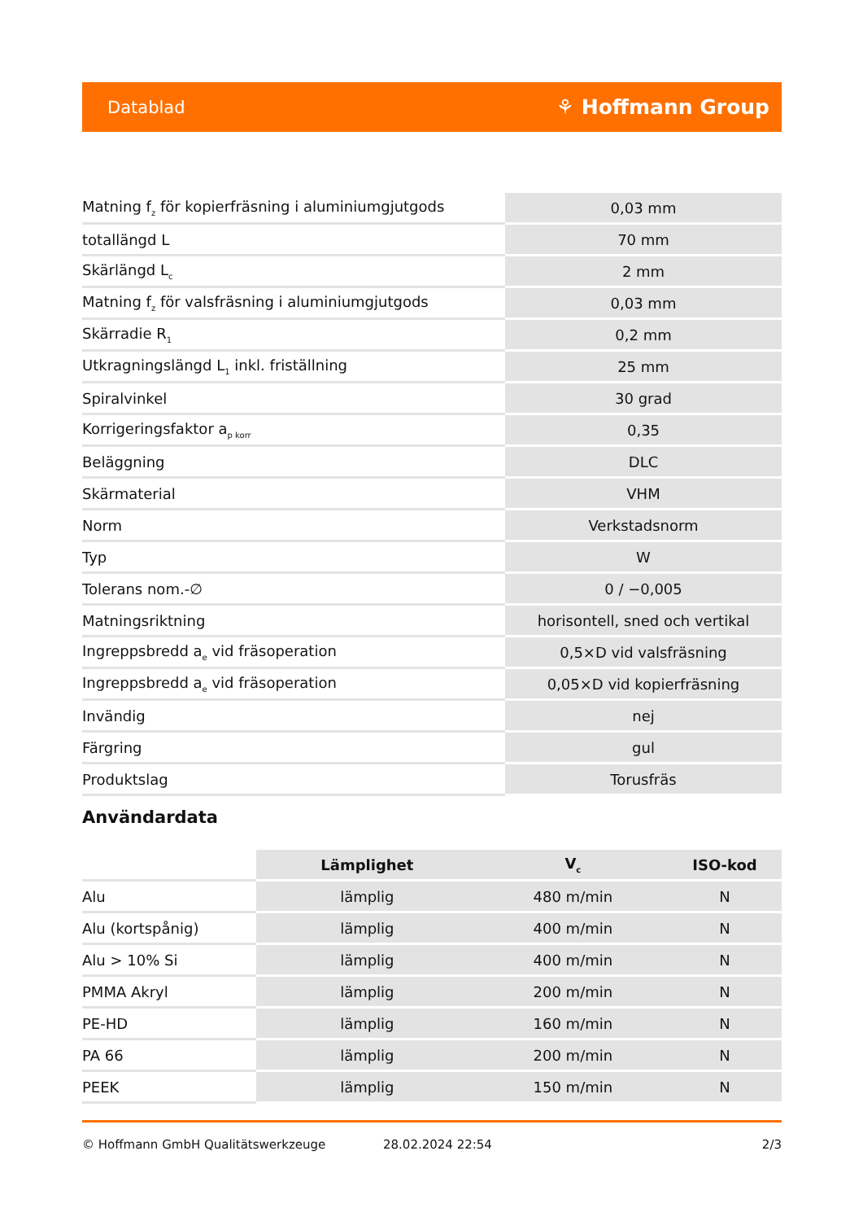Datablad ⚘ Hoffmann Group
| Matning f<sub>z</sub> för kopierfräsning i aluminiumgjutgods | 0,03 mm |
| totallängd L | 70 mm |
| Skärlängd L<sub>c</sub> | 2 mm |
| Matning f<sub>z</sub> för valsfräsning i aluminiumgjutgods | 0,03 mm |
| Skärradie R<sub>1</sub> | 0,2 mm |
| Utkragningslängd L<sub>1</sub> inkl. friställning | 25 mm |
| Spiralvinkel | 30 grad |
| Korrigeringsfaktor a<sub>p korr</sub> | 0,35 |
| Beläggning | DLC |
| Skärmaterial | VHM |
| Norm | Verkstadsnorm |
| Typ | W |
| Tolerans nom.-∅ | 0 / −0,005 |
| Matningsriktning | horisontell, sned och vertikal |
| Ingreppsbredd a<sub>e</sub> vid fräsoperation | 0,5×D vid valsfräsning |
| Ingreppsbredd a<sub>e</sub> vid fräsoperation | 0,05×D vid kopierfräsning |
| Invändig | nej |
| Färgring | gul |
| Produktslag | Torusfräs |
Användardata
| | Lämplighet | V<sub>c</sub> | ISO-kod |
| --- | --- | --- | --- |
| Alu | lämplig | 480 m/min | N |
| Alu (kortspånig) | lämplig | 400 m/min | N |
| Alu > 10% Si | lämplig | 400 m/min | N |
| PMMA Akryl | lämplig | 200 m/min | N |
| PE-HD | lämplig | 160 m/min | N |
| PA 66 | lämplig | 200 m/min | N |
| PEEK | lämplig | 150 m/min | N |
© Hoffmann GmbH Qualitätswerkzeuge 28.02.2024 22:54 2/3